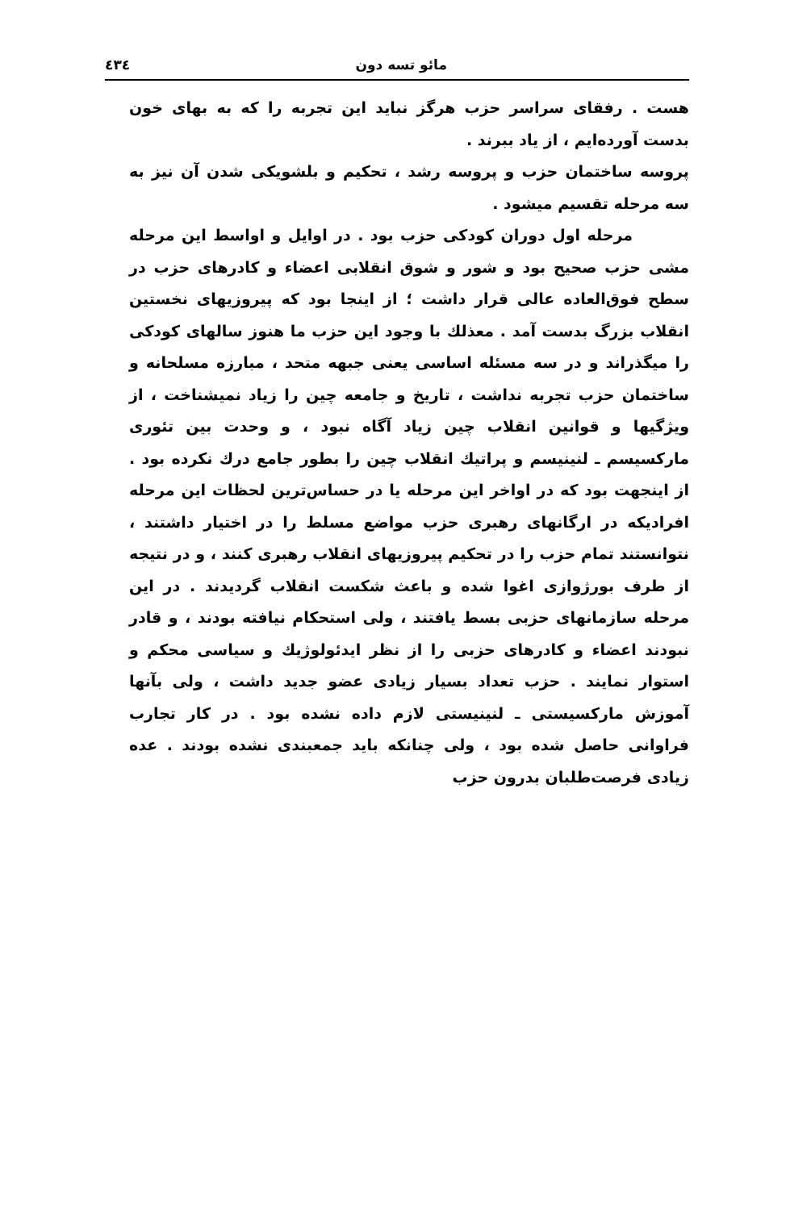مائو تسه دون ٤٣٤
هست . رفقای سراسر حزب هرگز نباید این تجربه را که به بهای خون بدست آورده‌ایم ، از یاد ببرند .
پروسه ساختمان حزب و پروسه رشد ، تحکیم و بلشویکی شدن آن نیز به سه مرحله تقسیم میشود .
مرحله اول دوران کودکی حزب بود . در اوایل و اواسط این مرحله مشی حزب صحیح بود و شور و شوق انقلابی اعضاء و کادرهای حزب در سطح فوق‌العاده عالی قرار داشت ؛ از اینجا بود که پیروزیهای نخستین انقلاب بزرگ بدست آمد . معذلك با وجود این حزب ما هنوز سالهای کودکی را میگذراند و در سه مسئله اساسی یعنی جبهه متحد ، مبارزه مسلحانه و ساختمان حزب تجربه نداشت ، تاریخ و جامعه چین را زیاد نمیشناخت ، از ویژگیها و قوانین انقلاب چین زیاد آگاه نبود ، و وحدت بین تئوری مارکسیسم ـ لنینیسم و پراتیك انقلاب چین را بطور جامع درك نکرده بود . از اینجهت بود که در اواخر این مرحله یا در حساس‌ترین لحظات این مرحله افرادیکه در ارگانهای رهبری حزب مواضع مسلط را در اختیار داشتند ، نتوانستند تمام حزب را در تحکیم پیروزیهای انقلاب رهبری کنند ، و در نتیجه از طرف بورژوازی اغوا شده و باعث شکست انقلاب گردیدند . در این مرحله سازمانهای حزبی بسط یافتند ، ولی استحکام نیافته بودند ، و قادر نبودند اعضاء و کادرهای حزبی را از نظر ایدئولوژیك و سیاسی محکم و استوار نمایند . حزب تعداد بسیار زیادی عضو جدید داشت ، ولی بآنها آموزش مارکسیستی ـ لنینیستی لازم داده نشده بود . در کار تجارب فراوانی حاصل شده بود ، ولی چنانکه باید جمعبندی نشده بودند . عده زیادی فرصت‌طلبان بدرون حزب